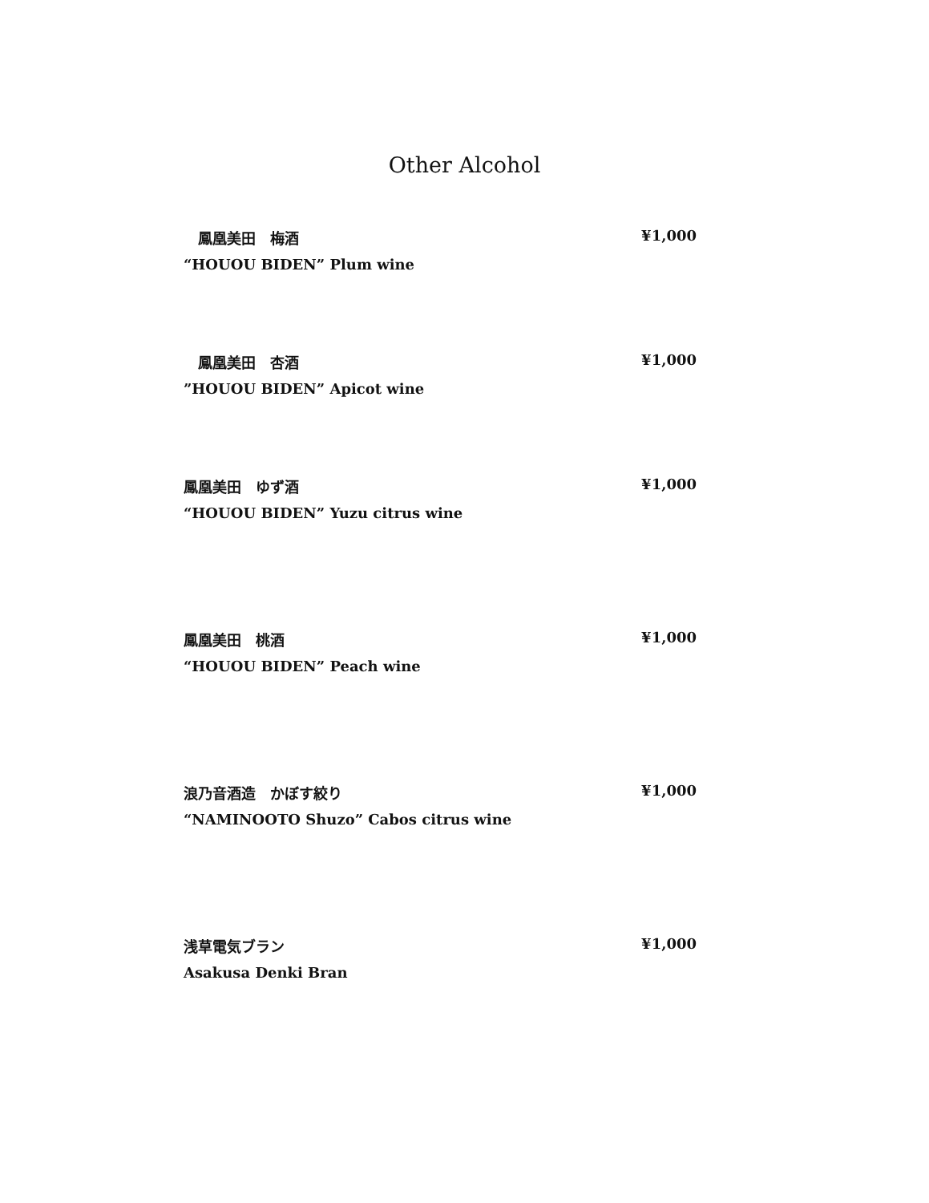Other Alcohol
　鳳凰美田　梅酒 ¥1,000
“HOUOU BIDEN” Plum wine
　鳳凰美田　杏酒 ¥1,000
”HOUOU BIDEN” Apicot wine
鳳凰美田　ゆず酒 ¥1,000
“HOUOU BIDEN” Yuzu citrus wine
鳳凰美田　桃酒 ¥1,000
“HOUOU BIDEN” Peach wine
浪乃音酒造　かぼす絞り ¥1,000
“NAMINOOTO Shuzo” Cabos citrus wine
浅草電気ブラン ¥1,000
Asakusa Denki Bran